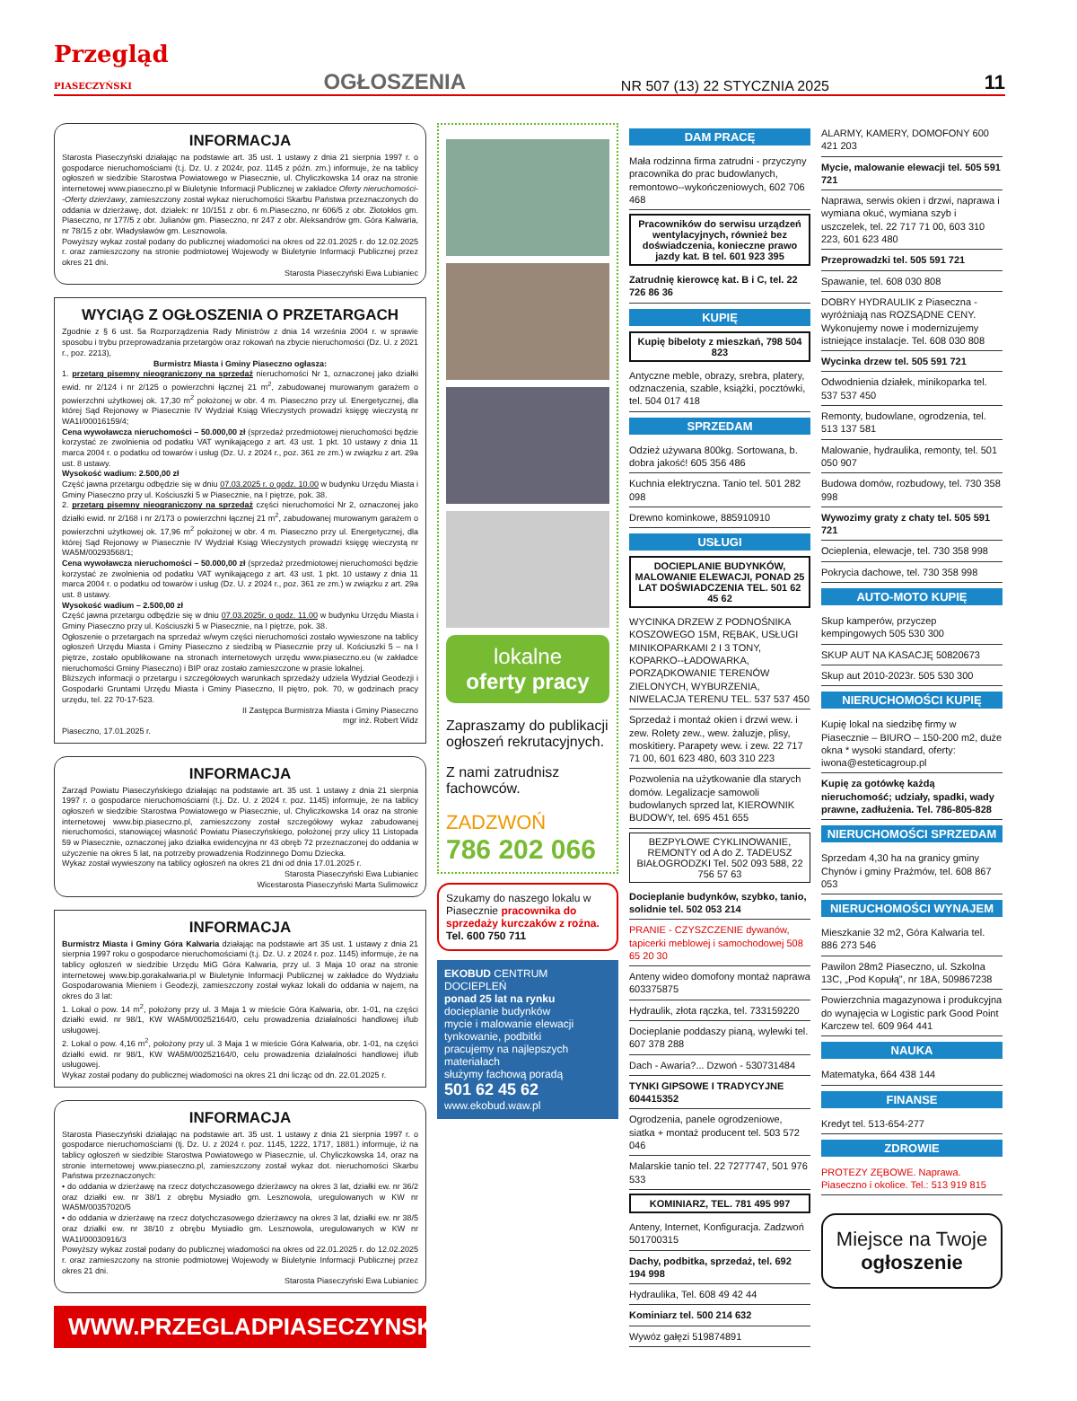Przegląd
PIASECZYŃSKI OGŁOSZENIA NR 507 (13) 22 STYCZNIA 2025 11
INFORMACJA
Starosta Piaseczyński działając na podstawie art. 35 ust. 1 ustawy z dnia 21 sierpnia 1997 r. o gospodarce nieruchomościami (t.j. Dz. U. z 2024r, poz. 1145 z późn. zm.) informuje, że na tablicy ogłoszeń w siedzibie Starostwa Powiatowego w Piasecznie, ul. Chyliczkowska 14 oraz na stronie internetowej www.piaseczno.pl w Biuletynie Informacji Publicznej w zakładce Oferty nieruchomości--Oferty dzierżawy, zamieszczony został wykaz nieruchomości Skarbu Państwa przeznaczonych do oddania w dzierżawę, dot. działek: nr 10/151 z obr. 6 m.Piaseczno, nr 606/5 z obr. Złotokłos gm. Piaseczno, nr 177/5 z obr. Julianów gm. Piaseczno, nr 247 z obr. Aleksandrów gm. Góra Kalwaria, nr 78/15 z obr. Władysławów gm. Lesznowola.
Powyższy wykaz został podany do publicznej wiadomości na okres od 22.01.2025 r. do 12.02.2025 r. oraz zamieszczony na stronie podmiotowej Wojewody w Biuletynie Informacji Publicznej przez okres 21 dni.
Starosta Piaseczyński Ewa Lubianiec
WYCIĄG Z OGŁOSZENIA O PRZETARGACH
Zgodnie z § 6 ust. 5a Rozporządzenia Rady Ministrów z dnia 14 września 2004 r. w sprawie sposobu i trybu przeprowadzania przetargów oraz rokowań na zbycie nieruchomości (Dz. U. z 2021 r., poz. 2213),
Burmistrz Miasta i Gminy Piaseczno ogłasza:
1. przetarg pisemny nieograniczony na sprzedaż nieruchomości Nr 1, oznaczonej jako działki ewid. nr 2/124 i nr 2/125 o powierzchni łącznej 21 m<sup>2</sup>, zabudowanej murowanym garażem o powierzchni użytkowej ok. 17,30 m<sup>2</sup> położonej w obr. 4 m. Piaseczno przy ul. Energetycznej, dla której Sąd Rejonowy w Piasecznie IV Wydział Ksiąg Wieczystych prowadzi księgę wieczystą nr WA1I/00016159/4;
Cena wywoławcza nieruchomości – 50.000,00 zł (sprzedaż przedmiotowej nieruchomości będzie korzystać ze zwolnienia od podatku VAT wynikającego z art. 43 ust. 1 pkt. 10 ustawy z dnia 11 marca 2004 r. o podatku od towarów i usług (Dz. U. z 2024 r., poz. 361 ze zm.) w związku z art. 29a ust. 8 ustawy.
Wysokość wadium: 2.500,00 zł
Część jawna przetargu odbędzie się w dniu 07.03.2025 r. o godz. 10.00 w budynku Urzędu Miasta i Gminy Piaseczno przy ul. Kościuszki 5 w Piasecznie, na I piętrze, pok. 38.
2. przetarg pisemny nieograniczony na sprzedaż części nieruchomości Nr 2, oznaczonej jako działki ewid. nr 2/168 i nr 2/173 o powierzchni łącznej 21 m<sup>2</sup>, zabudowanej murowanym garażem o powierzchni użytkowej ok. 17,96 m<sup>2</sup> położonej w obr. 4 m. Piaseczno przy ul. Energetycznej, dla której Sąd Rejonowy w Piasecznie IV Wydział Ksiąg Wieczystych prowadzi księgę wieczystą nr WA5M/00293568/1;
Cena wywoławcza nieruchomości – 50.000,00 zł (sprzedaż przedmiotowej nieruchomości będzie korzystać ze zwolnienia od podatku VAT wynikającego z art. 43 ust. 1 pkt. 10 ustawy z dnia 11 marca 2004 r. o podatku od towarów i usług (Dz. U. z 2024 r., poz. 361 ze zm.) w związku z art. 29a ust. 8 ustawy.
Wysokość wadium – 2.500,00 zł
Część jawna przetargu odbędzie się w dniu 07.03.2025r. o godz. 11.00 w budynku Urzędu Miasta i Gminy Piaseczno przy ul. Kościuszki 5 w Piasecznie, na I piętrze, pok. 38.
Ogłoszenie o przetargach na sprzedaż w/wym części nieruchomości zostało wywieszone na tablicy ogłoszeń Urzędu Miasta i Gminy Piaseczno z siedzibą w Piasecznie przy ul. Kościuszki 5 – na I piętrze, zostało opublikowane na stronach internetowych urzędu www.piaseczno.eu (w zakładce nieruchomości Gminy Piaseczno) i BIP oraz zostało zamieszczone w prasie lokalnej.
Bliższych informacji o przetargu i szczegółowych warunkach sprzedaży udziela Wydział Geodezji i Gospodarki Gruntami Urzędu Miasta i Gminy Piaseczno, II piętro, pok. 70, w godzinach pracy urzędu, tel. 22 70-17-523.
II Zastępca Burmistrza Miasta i Gminy Piaseczno
mgr inż. Robert Widz
Piaseczno, 17.01.2025 r.
INFORMACJA
Zarząd Powiatu Piaseczyńskiego działając na podstawie art. 35 ust. 1 ustawy z dnia 21 sierpnia 1997 r. o gospodarce nieruchomościami (t.j. Dz. U. z 2024 r. poz. 1145) informuje, że na tablicy ogłoszeń w siedzibie Starostwa Powiatowego w Piasecznie, ul. Chyliczkowska 14 oraz na stronie internetowej www.bip.piaseczno.pl, zamieszczony został szczegółowy wykaz zabudowanej nieruchomości, stanowiącej własność Powiatu Piaseczyńskiego, położonej przy ulicy 11 Listopada 59 w Piasecznie, oznaczonej jako działka ewidencyjna nr 43 obręb 72 przeznaczonej do oddania w użyczenie na okres 5 lat, na potrzeby prowadzenia Rodzinnego Domu Dziecka.
Wykaz został wywieszony na tablicy ogłoszeń na okres 21 dni od dnia 17.01.2025 r.
Starosta Piaseczyński Ewa Lubianiec
Wicestarosta Piaseczyński Marta Sulimowicz
INFORMACJA
Burmistrz Miasta i Gminy Góra Kalwaria działając na podstawie art 35 ust. 1 ustawy z dnia 21 sierpnia 1997 roku o gospodarce nieruchomościami (t.j. Dz. U. z 2024 r. poz. 1145) informuje, że na tablicy ogłoszeń w siedzibie Urzędu MiG Góra Kalwaria, przy ul. 3 Maja 10 oraz na stronie internetowej www.bip.gorakalwaria.pl w Biuletynie Informacji Publicznej w zakładce do Wydziału Gospodarowania Mieniem i Geodezji, zamieszczony został wykaz lokali do oddania w najem, na okres do 3 lat:
1. Lokal o pow. 14 m<sup>2</sup>, położony przy ul. 3 Maja 1 w mieście Góra Kalwaria, obr. 1-01, na części działki ewid. nr 98/1, KW WA5M/00252164/0, celu prowadzenia działalności handlowej i/lub usługowej.
2. Lokal o pow. 4,16 m<sup>2</sup>, położony przy ul. 3 Maja 1 w mieście Góra Kalwaria, obr. 1-01, na części działki ewid. nr 98/1, KW WA5M/00252164/0, celu prowadzenia działalności handlowej i/lub usługowej.
Wykaz został podany do publicznej wiadomości na okres 21 dni licząc od dn. 22.01.2025 r.
INFORMACJA
Starosta Piaseczyński działając na podstawie art. 35 ust. 1 ustawy z dnia 21 sierpnia 1997 r. o gospodarce nieruchomościami (tj. Dz. U. z 2024 r. poz. 1145, 1222, 1717, 1881.) informuje, iż na tablicy ogłoszeń w siedzibie Starostwa Powiatowego w Piasecznie, ul. Chyliczkowska 14, oraz na stronie internetowej www.piaseczno.pl, zamieszczony został wykaz dot. nieruchomości Skarbu Państwa przeznaczonych:
• do oddania w dzierżawę na rzecz dotychczasowego dzierżawcy na okres 3 lat, działki ew. nr 36/2 oraz działki ew. nr 38/1 z obrębu Mysiadło gm. Lesznowola, uregulowanych w KW nr WA5M/00357020/5
• do oddania w dzierżawę na rzecz dotychczasowego dzierżawcy na okres 3 lat, działki ew. nr 38/5 oraz działki ew. nr 38/10 z obrębu Mysiadło gm. Lesznowola, uregulowanych w KW nr WA1I/00030916/3
Powyższy wykaz został podany do publicznej wiadomości na okres od 22.01.2025 r. do 12.02.2025 r. oraz zamieszczony na stronie podmiotowej Wojewody w Biuletynie Informacji Publicznej przez okres 21 dni.
Starosta Piaseczyński Ewa Lubianiec
WWW.PRZEGLADPIASECZYNSKI.PL
lokalne
oferty pracy
Zapraszamy do publikacji ogłoszeń rekrutacyjnych.
Z nami zatrudnisz fachowców.
ZADZWOŃ
786 202 066
Szukamy do naszego lokalu w Piasecznie pracownika do sprzedaży kurczaków z rożna.
Tel. 600 750 711
EKOBUD CENTRUM DOCIEPLEŃ
ponad 25 lat na rynku
docieplanie budynków
mycie i malowanie elewacji
tynkowanie, podbitki
pracujemy na najlepszych materiałach
służymy fachową poradą
501 62 45 62
www.ekobud.waw.pl
DAM PRACĘ
Mała rodzinna firma zatrudni - przyczyny pracownika do prac budowlanych, remontowo--wykończeniowych, 602 706 468
Pracowników do serwisu urządzeń wentylacyjnych, również bez doświadczenia, konieczne prawo jazdy kat. B tel. 601 923 395
Zatrudnię kierowcę kat. B i C, tel. 22 726 86 36
KUPIĘ
Kupię bibeloty z mieszkań, 798 504 823
Antyczne meble, obrazy, srebra, platery, odznaczenia, szable, książki, pocztówki, tel. 504 017 418
SPRZEDAM
Odzież używana 800kg. Sortowana, b. dobra jakość! 605 356 486
Kuchnia elektryczna. Tanio tel. 501 282 098
Drewno kominkowe, 885910910
USŁUGI
DOCIEPLANIE BUDYNKÓW, MALOWANIE ELEWACJI, PONAD 25 LAT DOŚWIADCZENIA TEL. 501 62 45 62
WYCINKA DRZEW Z PODNOŚNIKA KOSZOWEGO 15M, RĘBAK, USŁUGI MINIKOPARKAMI 2 I 3 TONY, KOPARKO--ŁADOWARKA, PORZĄDKOWANIE TERENÓW ZIELONYCH, WYBURZENIA, NIWELACJA TERENU TEL. 537 537 450
Sprzedaż i montaż okien i drzwi wew. i zew. Rolety zew., wew. żaluzje, plisy, moskitiery. Parapety wew. i zew. 22 717 71 00, 601 623 480, 603 310 223
Pozwolenia na użytkowanie dla starych domów. Legalizacje samowoli budowlanych sprzed lat, KIEROWNIK BUDOWY, tel. 695 451 655
BEZPYŁOWE CYKLINOWANIE, REMONTY od A do Z. TADEUSZ BIAŁOGRODZKI Tel. 502 093 588, 22 756 57 63
Docieplanie budynków, szybko, tanio, solidnie tel. 502 053 214
PRANIE - CZYSZCZENIE dywanów, tapicerki meblowej i samochodowej 508 65 20 30
Anteny wideo domofony montaż naprawa 603375875
Hydraulik, złota rączka, tel. 733159220
Docieplanie poddaszy pianą, wylewki tel. 607 378 288
Dach - Awaria?... Dzwoń - 530731484
TYNKI GIPSOWE I TRADYCYJNE 604415352
Ogrodzenia, panele ogrodzeniowe, siatka + montaż producent tel. 503 572 046
Malarskie tanio tel. 22 7277747, 501 976 533
KOMINIARZ, TEL. 781 495 997
Anteny, Internet, Konfiguracja. Zadzwoń 501700315
Dachy, podbitka, sprzedaż, tel. 692 194 998
Hydraulika, Tel. 608 49 42 44
Kominiarz tel. 500 214 632
Wywóz gałęzi 519874891
ALARMY, KAMERY, DOMOFONY 600 421 203
Mycie, malowanie elewacji tel. 505 591 721
Naprawa, serwis okien i drzwi, naprawa i wymiana okuć, wymiana szyb i uszczelek, tel. 22 717 71 00, 603 310 223, 601 623 480
Przeprowadzki tel. 505 591 721
Spawanie, tel. 608 030 808
DOBRY HYDRAULIK z Piaseczna - wyróżniają nas ROZSĄDNE CENY. Wykonujemy nowe i modernizujemy istniejące instalacje. Tel. 608 030 808
Wycinka drzew tel. 505 591 721
Odwodnienia działek, minikoparka tel. 537 537 450
Remonty, budowlane, ogrodzenia, tel. 513 137 581
Malowanie, hydraulika, remonty, tel. 501 050 907
Budowa domów, rozbudowy, tel. 730 358 998
Wywozimy graty z chaty tel. 505 591 721
Ocieplenia, elewacje, tel. 730 358 998
Pokrycia dachowe, tel. 730 358 998
AUTO-MOTO KUPIĘ
Skup kamperów, przyczep kempingowych 505 530 300
SKUP AUT NA KASACJĘ 50820673
Skup aut 2010-2023r. 505 530 300
NIERUCHOMOŚCI KUPIĘ
Kupię lokal na siedzibę firmy w Piasecznie – BIURO – 150-200 m2, duże okna * wysoki standard, oferty: iwona@esteticagroup.pl
Kupię za gotówkę każdą nieruchomość; udziały, spadki, wady prawne, zadłużenia. Tel. 786-805-828
NIERUCHOMOŚCI SPRZEDAM
Sprzedam 4,30 ha na granicy gminy Chynów i gminy Prażmów, tel. 608 867 053
NIERUCHOMOŚCI WYNAJEM
Mieszkanie 32 m2, Góra Kalwaria tel. 886 273 546
Pawilon 28m2 Piaseczno, ul. Szkolna 13C, „Pod Kopułą", nr 18A, 509867238
Powierzchnia magazynowa i produkcyjna do wynajęcia w Logistic park Good Point Karczew tel. 609 964 441
NAUKA
Matematyka, 664 438 144
FINANSE
Kredyt tel. 513-654-277
ZDROWIE
PROTEZY ZĘBOWE. Naprawa. Piaseczno i okolice. Tel.: 513 919 815
Miejsce na Twoje
ogłoszenie